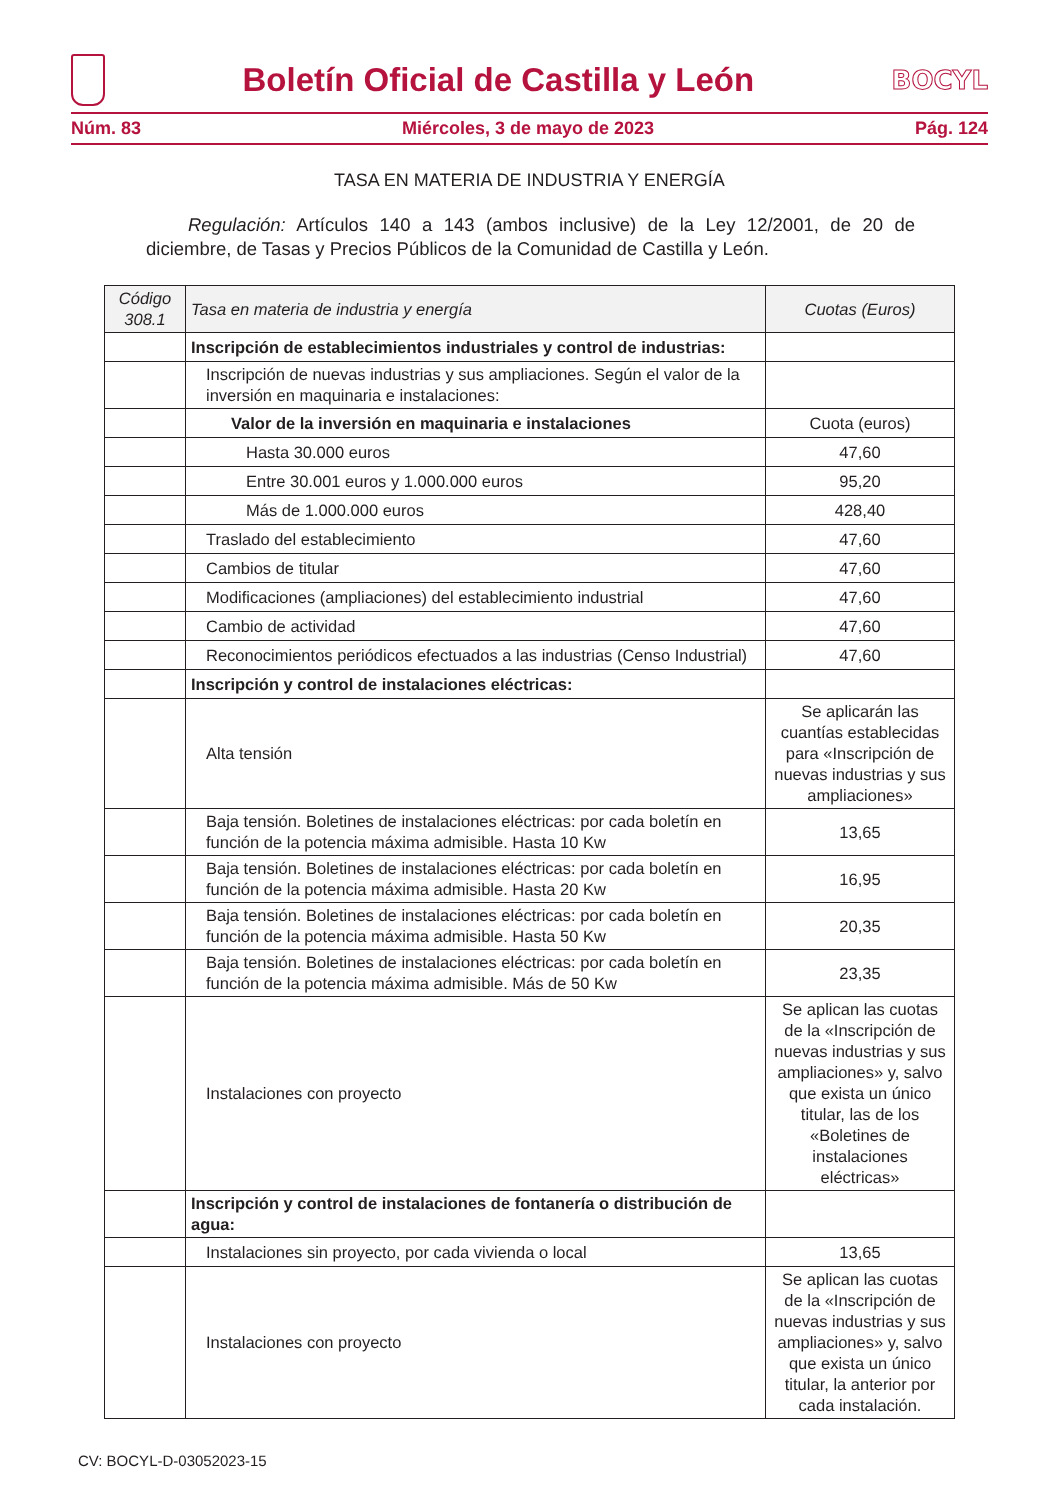Boletín Oficial de Castilla y León
BOCYL
Núm. 83 Miércoles, 3 de mayo de 2023 Pág. 124
TASA EN MATERIA DE INDUSTRIA Y ENERGÍA
Regulación: Artículos 140 a 143 (ambos inclusive) de la Ley 12/2001, de 20 de diciembre, de Tasas y Precios Públicos de la Comunidad de Castilla y León.
| Código 308.1 | Tasa en materia de industria y energía | Cuotas (Euros) |
| --- | --- | --- |
| | Inscripción de establecimientos industriales y control de industrias: | |
| | Inscripción de nuevas industrias y sus ampliaciones. Según el valor de la inversión en maquinaria e instalaciones: | |
| | Valor de la inversión en maquinaria e instalaciones | Cuota (euros) |
| | Hasta 30.000 euros | 47,60 |
| | Entre 30.001 euros y 1.000.000 euros | 95,20 |
| | Más de 1.000.000 euros | 428,40 |
| | Traslado del establecimiento | 47,60 |
| | Cambios de titular | 47,60 |
| | Modificaciones (ampliaciones) del establecimiento industrial | 47,60 |
| | Cambio de actividad | 47,60 |
| | Reconocimientos periódicos efectuados a las industrias (Censo Industrial) | 47,60 |
| | Inscripción y control de instalaciones eléctricas: | |
| | Alta tensión | Se aplicarán las cuantías establecidas para «Inscripción de nuevas industrias y sus ampliaciones» |
| | Baja tensión. Boletines de instalaciones eléctricas: por cada boletín en función de la potencia máxima admisible. Hasta 10 Kw | 13,65 |
| | Baja tensión. Boletines de instalaciones eléctricas: por cada boletín en función de la potencia máxima admisible. Hasta 20 Kw | 16,95 |
| | Baja tensión. Boletines de instalaciones eléctricas: por cada boletín en función de la potencia máxima admisible. Hasta 50 Kw | 20,35 |
| | Baja tensión. Boletines de instalaciones eléctricas: por cada boletín en función de la potencia máxima admisible. Más de 50 Kw | 23,35 |
| | Instalaciones con proyecto | Se aplican las cuotas de la «Inscripción de nuevas industrias y sus ampliaciones» y, salvo que exista un único titular, las de los «Boletines de instalaciones eléctricas» |
| | Inscripción y control de instalaciones de fontanería o distribución de agua: | |
| | Instalaciones sin proyecto, por cada vivienda o local | 13,65 |
| | Instalaciones con proyecto | Se aplican las cuotas de la «Inscripción de nuevas industrias y sus ampliaciones» y, salvo que exista un único titular, la anterior por cada instalación. |
CV: BOCYL-D-03052023-15